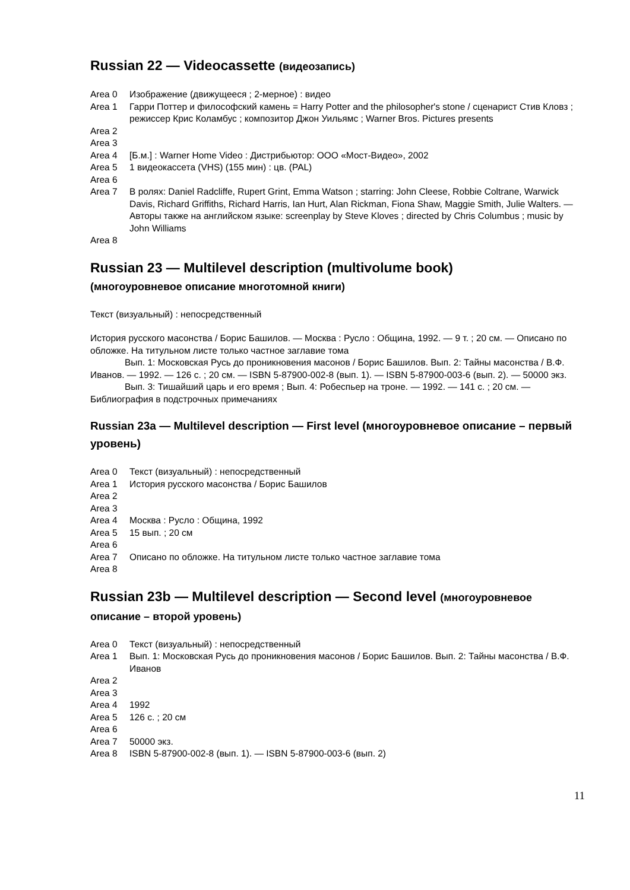Russian 22 — Videocassette (видеозапись)
Area 0 Изображение (движущееся ; 2-мерное) : видео
Area 1 Гарри Поттер и философский камень = Harry Potter and the philosopher's stone / сценарист Стив Кловз ; режиссер Крис Коламбус ; композитор Джон Уильямс ; Warner Bros. Pictures presents
Area 2
Area 3
Area 4 [Б.м.] : Warner Home Video : Дистрибьютор: ООО «Мост-Видео», 2002
Area 5 1 видеокассета (VHS) (155 мин) : цв. (PAL)
Area 6
Area 7 В ролях: Daniel Radcliffe, Rupert Grint, Emma Watson ; starring: John Cleese, Robbie Coltrane, Warwick Davis, Richard Griffiths, Richard Harris, Ian Hurt, Alan Rickman, Fiona Shaw, Maggie Smith, Julie Walters. — Авторы также на английском языке: screenplay by Steve Kloves ; directed by Chris Columbus ; music by John Williams
Area 8
Russian 23 — Multilevel description (multivolume book)
(многоуровневое описание многотомной книги)
Текст (визуальный) : непосредственный
История русского масонства / Борис Башилов. — Москва : Русло : Община, 1992. — 9 т. ; 20 см. — Описано по обложке. На титульном листе только частное заглавие тома
Вып. 1: Московская Русь до проникновения масонов / Борис Башилов. Вып. 2: Тайны масонства / В.Ф. Иванов. — 1992. — 126 с. ; 20 см. — ISBN 5-87900-002-8 (вып. 1). — ISBN 5-87900-003-6 (вып. 2). — 50000 экз.
Вып. 3: Тишайший царь и его время ; Вып. 4: Робеспьер на троне. — 1992. — 141 с. ; 20 см. — Библиография в подстрочных примечаниях
Russian 23a — Multilevel description — First level (многоуровневое описание – первый уровень)
Area 0 Текст (визуальный) : непосредственный
Area 1 История русского масонства / Борис Башилов
Area 2
Area 3
Area 4 Москва : Русло : Община, 1992
Area 5 15 вып. ; 20 см
Area 6
Area 7 Описано по обложке. На титульном листе только частное заглавие тома
Area 8
Russian 23b — Multilevel description — Second level (многоуровневое описание – второй уровень)
Area 0 Текст (визуальный) : непосредственный
Area 1 Вып. 1: Московская Русь до проникновения масонов / Борис Башилов. Вып. 2: Тайны масонства / В.Ф. Иванов
Area 2
Area 3
Area 4 1992
Area 5 126 с. ; 20 см
Area 6
Area 7 50000 экз.
Area 8 ISBN 5-87900-002-8 (вып. 1). — ISBN 5-87900-003-6 (вып. 2)
11